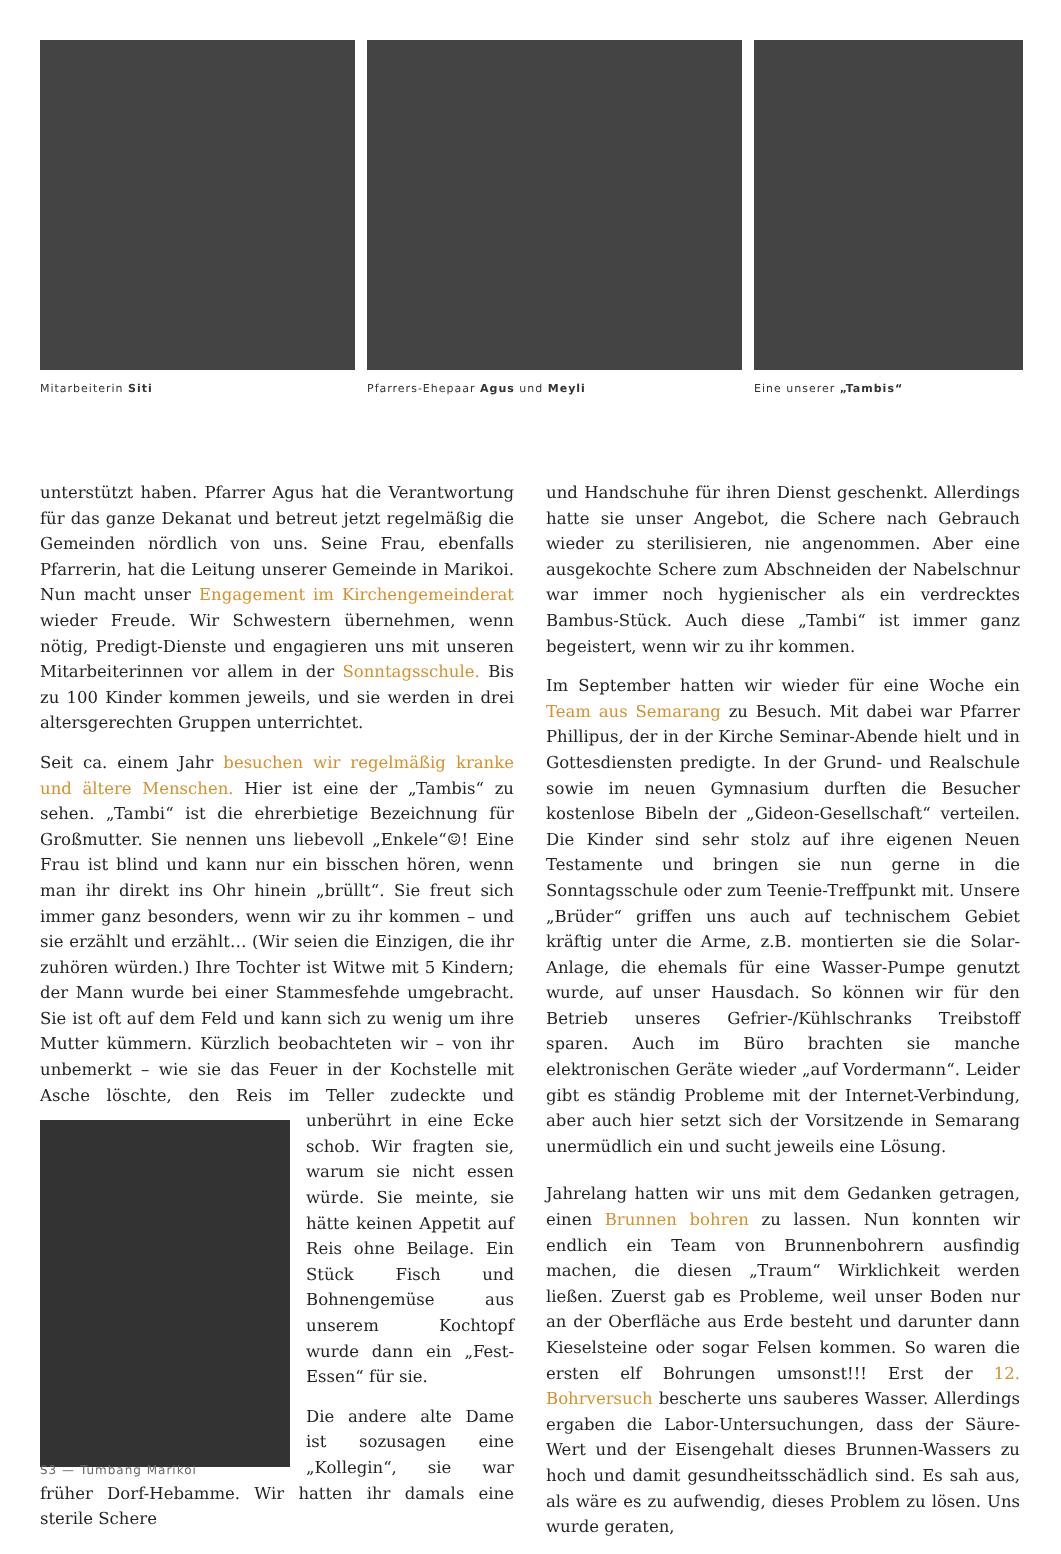Mitarbeiterin Siti
Pfarrers-Ehepaar Agus und Meyli
Eine unserer „Tambis“
unterstützt haben. Pfarrer Agus hat die Verantwortung für das ganze Dekanat und betreut jetzt regelmäßig die Gemeinden nördlich von uns. Seine Frau, ebenfalls Pfarrerin, hat die Leitung unserer Gemeinde in Marikoi. Nun macht unser Engagement im Kirchengemeinderat wieder Freude. Wir Schwestern übernehmen, wenn nötig, Predigt-Dienste und engagieren uns mit unseren Mitarbeiterinnen vor allem in der Sonntagsschule. Bis zu 100 Kinder kommen jeweils, und sie werden in drei altersgerechten Gruppen unterrichtet.
Seit ca. einem Jahr besuchen wir regelmäßig kranke und ältere Menschen. Hier ist eine der „Tambis“ zu sehen. „Tambi“ ist die ehrerbietige Bezeichnung für Großmutter. Sie nennen uns liebevoll „Enkele“☺! Eine Frau ist blind und kann nur ein bisschen hören, wenn man ihr direkt ins Ohr hinein „brüllt“. Sie freut sich immer ganz besonders, wenn wir zu ihr kommen – und sie erzählt und erzählt… (Wir seien die Einzigen, die ihr zuhören würden.) Ihre Tochter ist Witwe mit 5 Kindern; der Mann wurde bei einer Stammesfehde umgebracht. Sie ist oft auf dem Feld und kann sich zu wenig um ihre Mutter kümmern. Kürzlich beobachteten wir – von ihr unbemerkt – wie sie das Feuer in der Kochstelle mit Asche löschte, den Reis im Teller zudeckte und unberührt in eine Ecke schob. Wir fragten sie, warum sie nicht essen würde. Sie meinte, sie hätte keinen Appetit auf Reis ohne Beilage. Ein Stück Fisch und Bohnengemüse aus unserem Kochtopf wurde dann ein „Fest-Essen“ für sie.
Die andere alte Dame ist sozusagen eine „Kollegin“, sie war früher Dorf-Hebamme. Wir hatten ihr damals eine sterile Schere
und Handschuhe für ihren Dienst geschenkt. Allerdings hatte sie unser Angebot, die Schere nach Gebrauch wieder zu sterilisieren, nie angenommen. Aber eine ausgekochte Schere zum Abschneiden der Nabelschnur war immer noch hygienischer als ein verdrecktes Bambus-Stück. Auch diese „Tambi“ ist immer ganz begeistert, wenn wir zu ihr kommen.
Im September hatten wir wieder für eine Woche ein Team aus Semarang zu Besuch. Mit dabei war Pfarrer Phillipus, der in der Kirche Seminar-Abende hielt und in Gottesdiensten predigte. In der Grund- und Realschule sowie im neuen Gymnasium durften die Besucher kostenlose Bibeln der „Gideon-Gesellschaft“ verteilen. Die Kinder sind sehr stolz auf ihre eigenen Neuen Testamente und bringen sie nun gerne in die Sonntagsschule oder zum Teenie-Treffpunkt mit. Unsere „Brüder“ griffen uns auch auf technischem Gebiet kräftig unter die Arme, z.B. montierten sie die Solar-Anlage, die ehemals für eine Wasser-Pumpe genutzt wurde, auf unser Hausdach. So können wir für den Betrieb unseres Gefrier-/Kühlschranks Treibstoff sparen. Auch im Büro brachten sie manche elektronischen Geräte wieder „auf Vordermann“. Leider gibt es ständig Probleme mit der Internet-Verbindung, aber auch hier setzt sich der Vorsitzende in Semarang unermüdlich ein und sucht jeweils eine Lösung.
Jahrelang hatten wir uns mit dem Gedanken getragen, einen Brunnen bohren zu lassen. Nun konnten wir endlich ein Team von Brunnenbohrern ausfindig machen, die diesen „Traum“ Wirklichkeit werden ließen. Zuerst gab es Probleme, weil unser Boden nur an der Oberfläche aus Erde besteht und darunter dann Kieselsteine oder sogar Felsen kommen. So waren die ersten elf Bohrungen umsonst!!! Erst der 12. Bohrversuch bescherte uns sauberes Wasser. Allerdings ergaben die Labor-Untersuchungen, dass der Säure-Wert und der Eisengehalt dieses Brunnen-Wassers zu hoch und damit gesundheitsschädlich sind. Es sah aus, als wäre es zu aufwendig, dieses Problem zu lösen. Uns wurde geraten,
S3 — Tumbang Marikoi